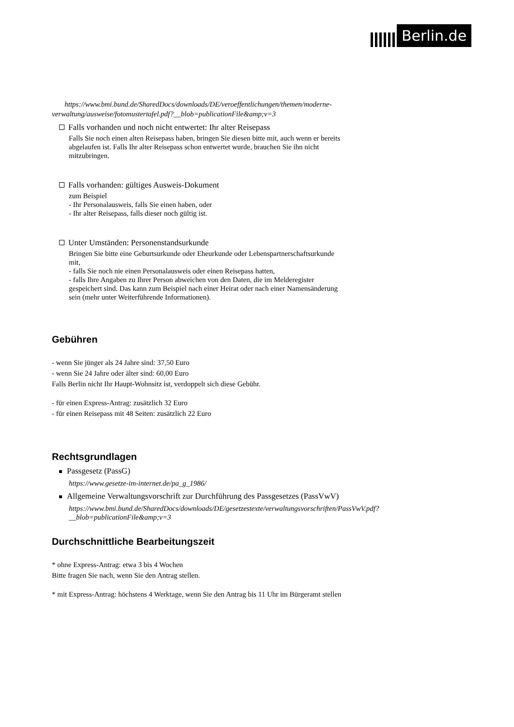Berlin.de
https://www.bmi.bund.de/SharedDocs/downloads/DE/veroeffentlichungen/themen/moderne-verwaltung/ausweise/fotomustertafel.pdf?__blob=publicationFile&amp;v=3
Falls vorhanden und noch nicht entwertet: Ihr alter Reisepass
Falls Sie noch einen alten Reisepass haben, bringen Sie diesen bitte mit, auch wenn er bereits abgelaufen ist. Falls Ihr alter Reisepass schon entwertet wurde, brauchen Sie ihn nicht mitzubringen.
Falls vorhanden: gültiges Ausweis-Dokument
zum Beispiel
- Ihr Personalausweis, falls Sie einen haben, oder
- Ihr alter Reisepass, falls dieser noch gültig ist.
Unter Umständen: Personenstandsurkunde
Bringen Sie bitte eine Geburtsurkunde oder Eheurkunde oder Lebenspartnerschaftsurkunde mit,
- falls Sie noch nie einen Personalausweis oder einen Reisepass hatten,
- falls Ihre Angaben zu Ihrer Person abweichen von den Daten, die im Melderegister gespeichert sind. Das kann zum Beispiel nach einer Heirat oder nach einer Namensänderung sein (mehr unter Weiterführende Informationen).
Gebühren
- wenn Sie jünger als 24 Jahre sind: 37,50 Euro
- wenn Sie 24 Jahre oder älter sind: 60,00 Euro
Falls Berlin nicht Ihr Haupt-Wohnsitz ist, verdoppelt sich diese Gebühr.
- für einen Express-Antrag: zusätzlich 32 Euro
- für einen Reisepass mit 48 Seiten: zusätzlich 22 Euro
Rechtsgrundlagen
Passgesetz (PassG)
https://www.gesetze-im-internet.de/pa_g_1986/
Allgemeine Verwaltungsvorschrift zur Durchführung des Passgesetzes (PassVwV)
https://www.bmi.bund.de/SharedDocs/downloads/DE/gesetzestexte/verwaltungsvorschriften/PassVwV.pdf?__blob=publicationFile&amp;v=3
Durchschnittliche Bearbeitungszeit
* ohne Express-Antrag: etwa 3 bis 4 Wochen
Bitte fragen Sie nach, wenn Sie den Antrag stellen.
* mit Express-Antrag: höchstens 4 Werktage, wenn Sie den Antrag bis 11 Uhr im Bürgeramt stellen